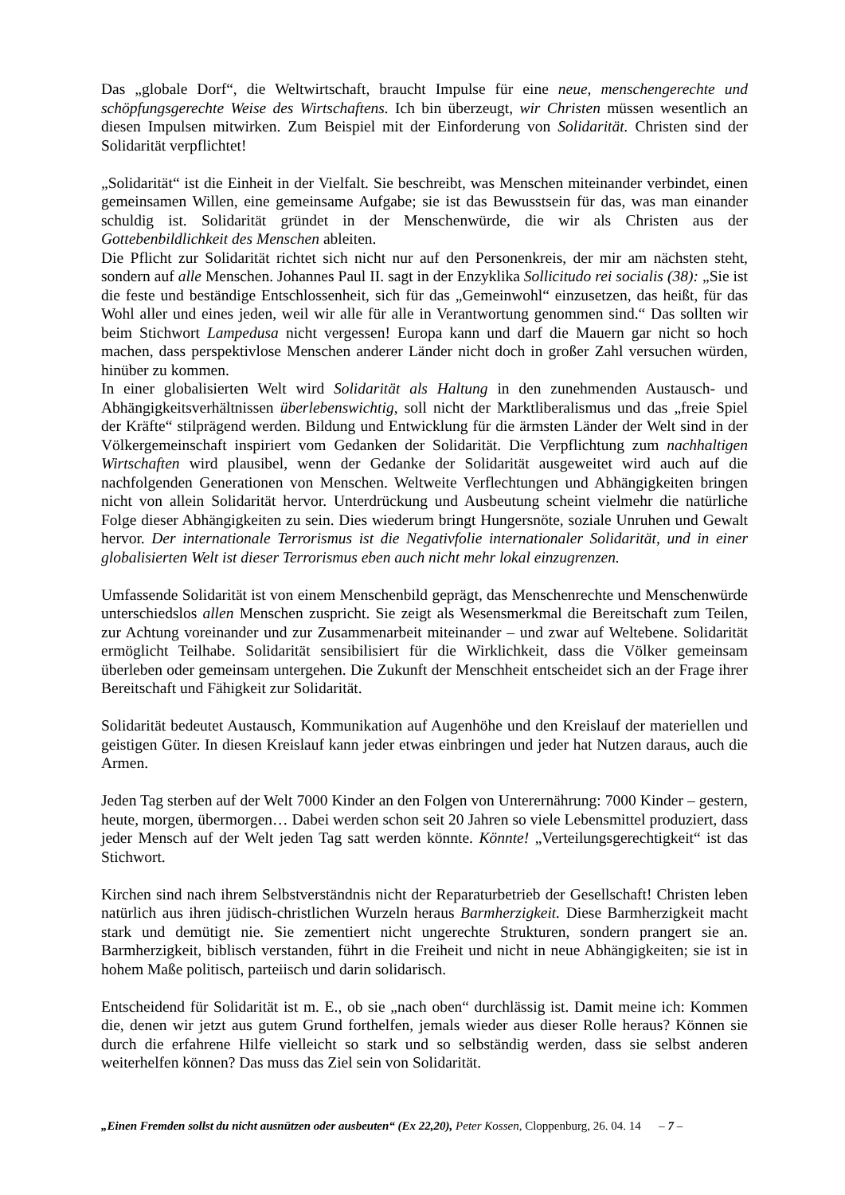Das „globale Dorf“, die Weltwirtschaft, braucht Impulse für eine neue, menschengerechte und schöpfungsgerechte Weise des Wirtschaftens. Ich bin überzeugt, wir Christen müssen wesentlich an diesen Impulsen mitwirken. Zum Beispiel mit der Einforderung von Solidarität. Christen sind der Solidarität verpflichtet!
„Solidarität“ ist die Einheit in der Vielfalt. Sie beschreibt, was Menschen miteinander verbindet, einen gemeinsamen Willen, eine gemeinsame Aufgabe; sie ist das Bewusstsein für das, was man einander schuldig ist. Solidarität gründet in der Menschenwürde, die wir als Christen aus der Gottebenbildlichkeit des Menschen ableiten.
Die Pflicht zur Solidarität richtet sich nicht nur auf den Personenkreis, der mir am nächsten steht, sondern auf alle Menschen. Johannes Paul II. sagt in der Enzyklika Sollicitudo rei socialis (38): „Sie ist die feste und beständige Entschlossenheit, sich für das „Gemeinwohl“ einzusetzen, das heißt, für das Wohl aller und eines jeden, weil wir alle für alle in Verantwortung genommen sind.“ Das sollten wir beim Stichwort Lampedusa nicht vergessen! Europa kann und darf die Mauern gar nicht so hoch machen, dass perspektivlose Menschen anderer Länder nicht doch in großer Zahl versuchen würden, hinüber zu kommen.
In einer globalisierten Welt wird Solidarität als Haltung in den zunehmenden Austausch- und Abhängigkeitsverhältnissen überlebenswichtig, soll nicht der Marktliberalismus und das „freie Spiel der Kräfte“ stilprägend werden. Bildung und Entwicklung für die ärmsten Länder der Welt sind in der Völkergemeinschaft inspiriert vom Gedanken der Solidarität. Die Verpflichtung zum nachhaltigen Wirtschaften wird plausibel, wenn der Gedanke der Solidarität ausgeweitet wird auch auf die nachfolgenden Generationen von Menschen. Weltweite Verflechtungen und Abhängigkeiten bringen nicht von allein Solidarität hervor. Unterdrückung und Ausbeutung scheint vielmehr die natürliche Folge dieser Abhängigkeiten zu sein. Dies wiederum bringt Hungersnöte, soziale Unruhen und Gewalt hervor. Der internationale Terrorismus ist die Negativfolie internationaler Solidarität, und in einer globalisierten Welt ist dieser Terrorismus eben auch nicht mehr lokal einzugrenzen.
Umfassende Solidarität ist von einem Menschenbild geprägt, das Menschenrechte und Menschenwürde unterschiedslos allen Menschen zuspricht. Sie zeigt als Wesensmerkmal die Bereitschaft zum Teilen, zur Achtung voreinander und zur Zusammenarbeit miteinander – und zwar auf Weltebene. Solidarität ermöglicht Teilhabe. Solidarität sensibilisiert für die Wirklichkeit, dass die Völker gemeinsam überleben oder gemeinsam untergehen. Die Zukunft der Menschheit entscheidet sich an der Frage ihrer Bereitschaft und Fähigkeit zur Solidarität.
Solidarität bedeutet Austausch, Kommunikation auf Augenhöhe und den Kreislauf der materiellen und geistigen Güter. In diesen Kreislauf kann jeder etwas einbringen und jeder hat Nutzen daraus, auch die Armen.
Jeden Tag sterben auf der Welt 7000 Kinder an den Folgen von Unterernährung: 7000 Kinder – gestern, heute, morgen, übermorgen… Dabei werden schon seit 20 Jahren so viele Lebensmittel produziert, dass jeder Mensch auf der Welt jeden Tag satt werden könnte. Könnte! „Verteilungsgerechtigkeit“ ist das Stichwort.
Kirchen sind nach ihrem Selbstverständnis nicht der Reparaturbetrieb der Gesellschaft! Christen leben natürlich aus ihren jüdisch-christlichen Wurzeln heraus Barmherzigkeit. Diese Barmherzigkeit macht stark und demütigt nie. Sie zementiert nicht ungerechte Strukturen, sondern prangert sie an. Barmherzigkeit, biblisch verstanden, führt in die Freiheit und nicht in neue Abhängigkeiten; sie ist in hohem Maße politisch, parteiisch und darin solidarisch.
Entscheidend für Solidarität ist m. E., ob sie „nach oben“ durchlässig ist. Damit meine ich: Kommen die, denen wir jetzt aus gutem Grund forthelfen, jemals wieder aus dieser Rolle heraus? Können sie durch die erfahrene Hilfe vielleicht so stark und so selbständig werden, dass sie selbst anderen weiterhelfen können? Das muss das Ziel sein von Solidarität.
„Einen Fremden sollst du nicht ausnützen oder ausbeuten“ (Ex 22,20), Peter Kossen, Cloppenburg, 26. 04. 14 – 7 –